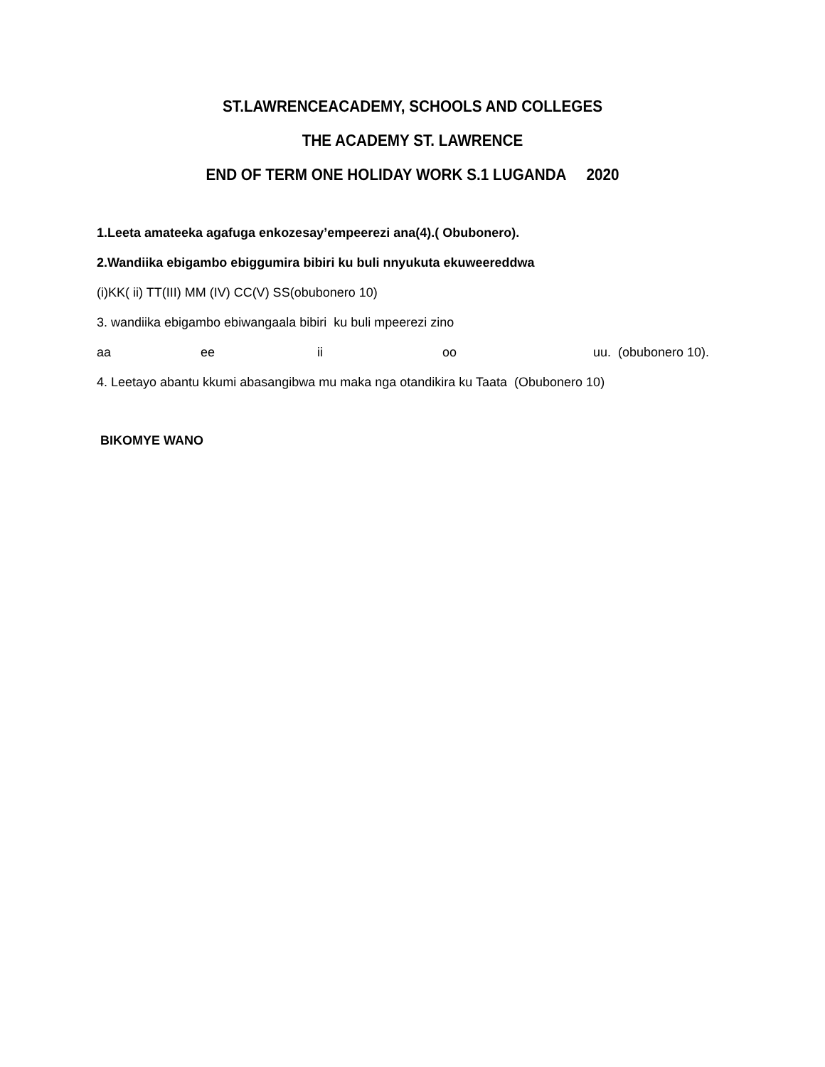ST.LAWRENCEACADEMY, SCHOOLS AND COLLEGES
THE ACADEMY ST. LAWRENCE
END OF TERM ONE HOLIDAY WORK S.1 LUGANDA 2020
1.Leeta amateeka agafuga enkozesay’empeerezi ana(4).( Obubonero).
2.Wandiika ebigambo ebiggumira bibiri ku buli nnyukuta ekuweereddwa
(i)KK( ii) TT(III) MM (IV) CC(V) SS(obubonero 10)
3. wandiika ebigambo ebiwangaala bibiri ku buli mpeerezi zino
aa ee ii oo uu. (obubonero 10).
4. Leetayo abantu kkumi abasangibwa mu maka nga otandikira ku Taata (Obubonero 10)
BIKOMYE WANO